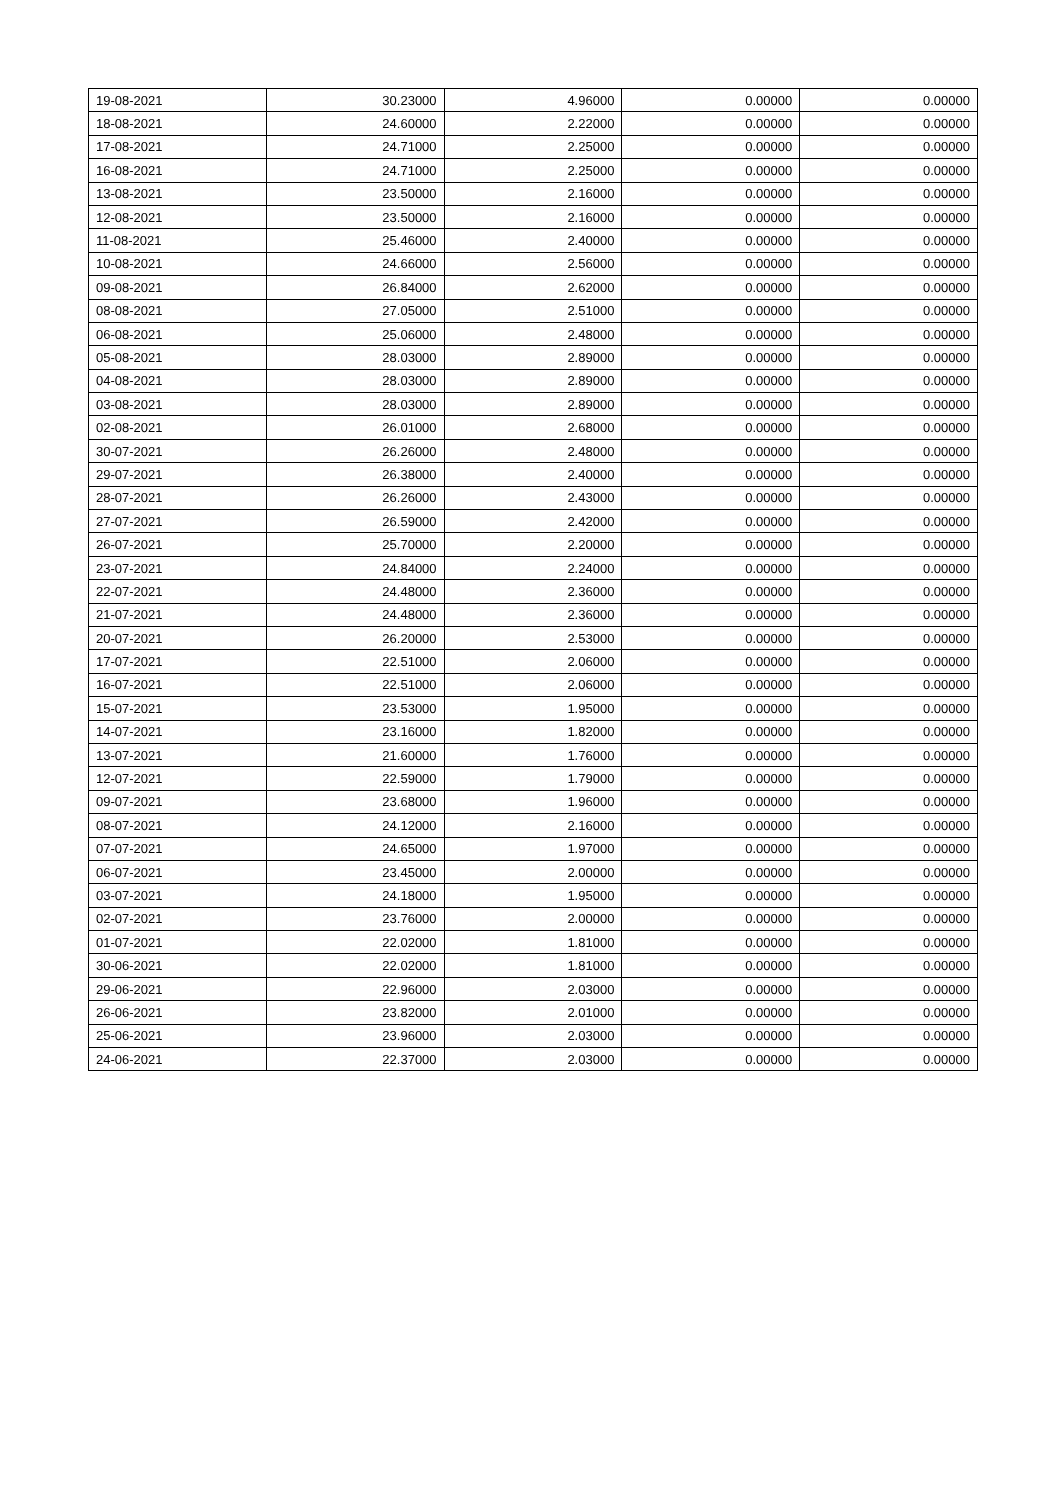| 19-08-2021 | 30.23000 | 4.96000 | 0.00000 | 0.00000 |
| 18-08-2021 | 24.60000 | 2.22000 | 0.00000 | 0.00000 |
| 17-08-2021 | 24.71000 | 2.25000 | 0.00000 | 0.00000 |
| 16-08-2021 | 24.71000 | 2.25000 | 0.00000 | 0.00000 |
| 13-08-2021 | 23.50000 | 2.16000 | 0.00000 | 0.00000 |
| 12-08-2021 | 23.50000 | 2.16000 | 0.00000 | 0.00000 |
| 11-08-2021 | 25.46000 | 2.40000 | 0.00000 | 0.00000 |
| 10-08-2021 | 24.66000 | 2.56000 | 0.00000 | 0.00000 |
| 09-08-2021 | 26.84000 | 2.62000 | 0.00000 | 0.00000 |
| 08-08-2021 | 27.05000 | 2.51000 | 0.00000 | 0.00000 |
| 06-08-2021 | 25.06000 | 2.48000 | 0.00000 | 0.00000 |
| 05-08-2021 | 28.03000 | 2.89000 | 0.00000 | 0.00000 |
| 04-08-2021 | 28.03000 | 2.89000 | 0.00000 | 0.00000 |
| 03-08-2021 | 28.03000 | 2.89000 | 0.00000 | 0.00000 |
| 02-08-2021 | 26.01000 | 2.68000 | 0.00000 | 0.00000 |
| 30-07-2021 | 26.26000 | 2.48000 | 0.00000 | 0.00000 |
| 29-07-2021 | 26.38000 | 2.40000 | 0.00000 | 0.00000 |
| 28-07-2021 | 26.26000 | 2.43000 | 0.00000 | 0.00000 |
| 27-07-2021 | 26.59000 | 2.42000 | 0.00000 | 0.00000 |
| 26-07-2021 | 25.70000 | 2.20000 | 0.00000 | 0.00000 |
| 23-07-2021 | 24.84000 | 2.24000 | 0.00000 | 0.00000 |
| 22-07-2021 | 24.48000 | 2.36000 | 0.00000 | 0.00000 |
| 21-07-2021 | 24.48000 | 2.36000 | 0.00000 | 0.00000 |
| 20-07-2021 | 26.20000 | 2.53000 | 0.00000 | 0.00000 |
| 17-07-2021 | 22.51000 | 2.06000 | 0.00000 | 0.00000 |
| 16-07-2021 | 22.51000 | 2.06000 | 0.00000 | 0.00000 |
| 15-07-2021 | 23.53000 | 1.95000 | 0.00000 | 0.00000 |
| 14-07-2021 | 23.16000 | 1.82000 | 0.00000 | 0.00000 |
| 13-07-2021 | 21.60000 | 1.76000 | 0.00000 | 0.00000 |
| 12-07-2021 | 22.59000 | 1.79000 | 0.00000 | 0.00000 |
| 09-07-2021 | 23.68000 | 1.96000 | 0.00000 | 0.00000 |
| 08-07-2021 | 24.12000 | 2.16000 | 0.00000 | 0.00000 |
| 07-07-2021 | 24.65000 | 1.97000 | 0.00000 | 0.00000 |
| 06-07-2021 | 23.45000 | 2.00000 | 0.00000 | 0.00000 |
| 03-07-2021 | 24.18000 | 1.95000 | 0.00000 | 0.00000 |
| 02-07-2021 | 23.76000 | 2.00000 | 0.00000 | 0.00000 |
| 01-07-2021 | 22.02000 | 1.81000 | 0.00000 | 0.00000 |
| 30-06-2021 | 22.02000 | 1.81000 | 0.00000 | 0.00000 |
| 29-06-2021 | 22.96000 | 2.03000 | 0.00000 | 0.00000 |
| 26-06-2021 | 23.82000 | 2.01000 | 0.00000 | 0.00000 |
| 25-06-2021 | 23.96000 | 2.03000 | 0.00000 | 0.00000 |
| 24-06-2021 | 22.37000 | 2.03000 | 0.00000 | 0.00000 |